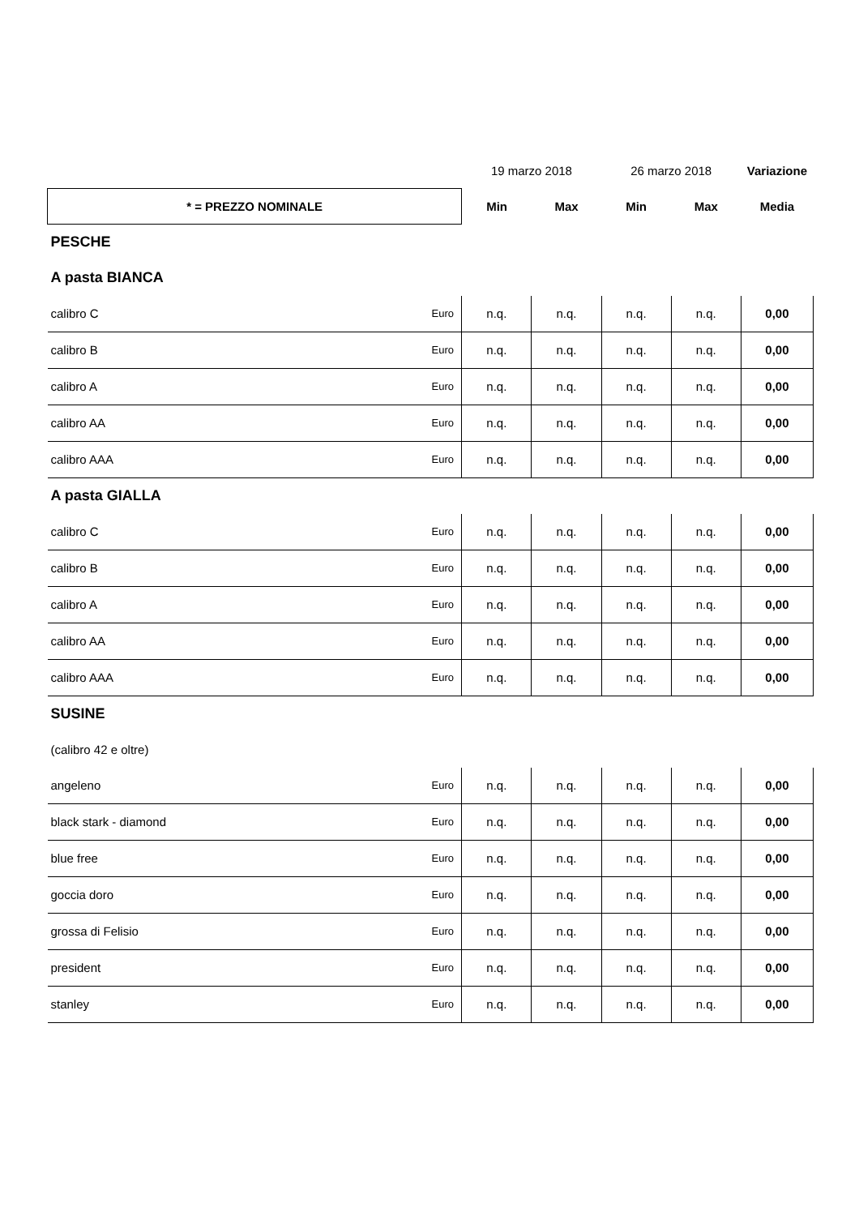| | | 19 marzo 2018 | | 26 marzo 2018 | | Variazione |
| * = PREZZO NOMINALE | | Min | Max | Min | Max | Media |
| PESCHE | | | | | | |
| A pasta BIANCA | | | | | | |
| calibro C | Euro | n.q. | n.q. | n.q. | n.q. | 0,00 |
| calibro B | Euro | n.q. | n.q. | n.q. | n.q. | 0,00 |
| calibro A | Euro | n.q. | n.q. | n.q. | n.q. | 0,00 |
| calibro AA | Euro | n.q. | n.q. | n.q. | n.q. | 0,00 |
| calibro AAA | Euro | n.q. | n.q. | n.q. | n.q. | 0,00 |
| A pasta GIALLA | | | | | | |
| calibro C | Euro | n.q. | n.q. | n.q. | n.q. | 0,00 |
| calibro B | Euro | n.q. | n.q. | n.q. | n.q. | 0,00 |
| calibro A | Euro | n.q. | n.q. | n.q. | n.q. | 0,00 |
| calibro AA | Euro | n.q. | n.q. | n.q. | n.q. | 0,00 |
| calibro AAA | Euro | n.q. | n.q. | n.q. | n.q. | 0,00 |
| SUSINE | | | | | | |
| (calibro 42 e oltre) | | | | | | |
| angeleno | Euro | n.q. | n.q. | n.q. | n.q. | 0,00 |
| black stark - diamond | Euro | n.q. | n.q. | n.q. | n.q. | 0,00 |
| blue free | Euro | n.q. | n.q. | n.q. | n.q. | 0,00 |
| goccia doro | Euro | n.q. | n.q. | n.q. | n.q. | 0,00 |
| grossa di Felisio | Euro | n.q. | n.q. | n.q. | n.q. | 0,00 |
| president | Euro | n.q. | n.q. | n.q. | n.q. | 0,00 |
| stanley | Euro | n.q. | n.q. | n.q. | n.q. | 0,00 |